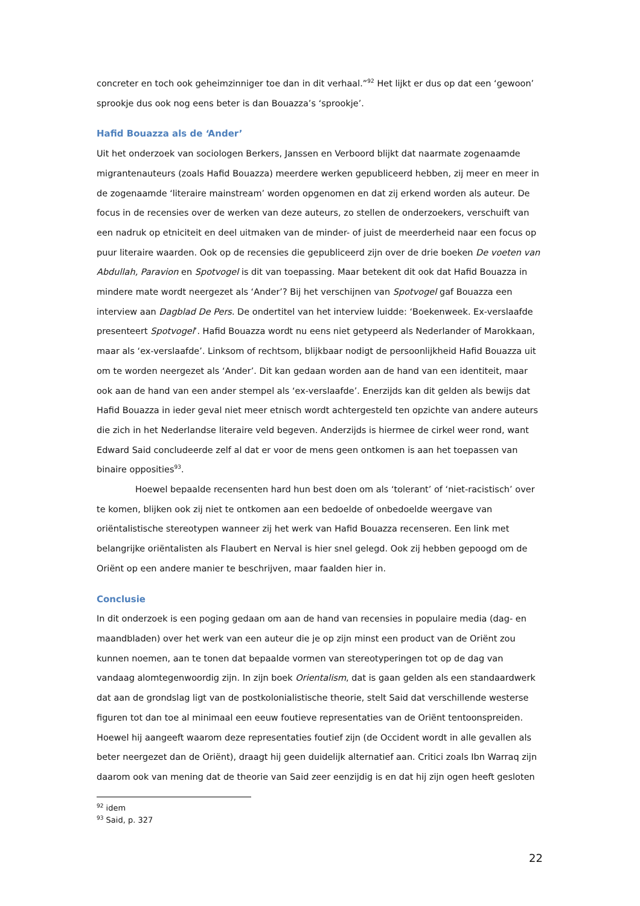concreter en toch ook geheimzinniger toe dan in dit verhaal.”<sup>92</sup> Het lijkt er dus op dat een ‘gewoon’ sprookje dus ook nog eens beter is dan Bouazza’s ‘sprookje’.
Hafid Bouazza als de ‘Ander’
Uit het onderzoek van sociologen Berkers, Janssen en Verboord blijkt dat naarmate zogenaamde migrantenauteurs (zoals Hafid Bouazza) meerdere werken gepubliceerd hebben, zij meer en meer in de zogenaamde ‘literaire mainstream’ worden opgenomen en dat zij erkend worden als auteur. De focus in de recensies over de werken van deze auteurs, zo stellen de onderzoekers, verschuift van een nadruk op etniciteit en deel uitmaken van de minder- of juist de meerderheid naar een focus op puur literaire waarden. Ook op de recensies die gepubliceerd zijn over de drie boeken De voeten van Abdullah, Paravion en Spotvogel is dit van toepassing. Maar betekent dit ook dat Hafid Bouazza in mindere mate wordt neergezet als ‘Ander’? Bij het verschijnen van Spotvogel gaf Bouazza een interview aan Dagblad De Pers. De ondertitel van het interview luidde: ‘Boekenweek. Ex-verslaafde presenteert Spotvogel’. Hafid Bouazza wordt nu eens niet getypeerd als Nederlander of Marokkaan, maar als ‘ex-verslaafde’. Linksom of rechtsom, blijkbaar nodigt de persoonlijkheid Hafid Bouazza uit om te worden neergezet als ‘Ander’. Dit kan gedaan worden aan de hand van een identiteit, maar ook aan de hand van een ander stempel als ‘ex-verslaafde’. Enerzijds kan dit gelden als bewijs dat Hafid Bouazza in ieder geval niet meer etnisch wordt achtergesteld ten opzichte van andere auteurs die zich in het Nederlandse literaire veld begeven. Anderzijds is hiermee de cirkel weer rond, want Edward Said concludeerde zelf al dat er voor de mens geen ontkomen is aan het toepassen van binaire opposities<sup>93</sup>.
Hoewel bepaalde recensenten hard hun best doen om als ‘tolerant’ of ‘niet-racistisch’ over te komen, blijken ook zij niet te ontkomen aan een bedoelde of onbedoelde weergave van oriëntalistische stereotypen wanneer zij het werk van Hafid Bouazza recenseren. Een link met belangrijke oriëntalisten als Flaubert en Nerval is hier snel gelegd. Ook zij hebben gepoogd om de Oriënt op een andere manier te beschrijven, maar faalden hier in.
Conclusie
In dit onderzoek is een poging gedaan om aan de hand van recensies in populaire media (dag- en maandbladen) over het werk van een auteur die je op zijn minst een product van de Oriënt zou kunnen noemen, aan te tonen dat bepaalde vormen van stereotyperingen tot op de dag van vandaag alomtegenwoordig zijn. In zijn boek Orientalism, dat is gaan gelden als een standaardwerk dat aan de grondslag ligt van de postkolonialistische theorie, stelt Said dat verschillende westerse figuren tot dan toe al minimaal een eeuw foutieve representaties van de Oriënt tentoonspreiden. Hoewel hij aangeeft waarom deze representaties foutief zijn (de Occident wordt in alle gevallen als beter neergezet dan de Oriënt), draagt hij geen duidelijk alternatief aan. Critici zoals Ibn Warraq zijn daarom ook van mening dat de theorie van Said zeer eenzijdig is en dat hij zijn ogen heeft gesloten
<sup>92</sup> idem
<sup>93</sup> Said, p. 327
22